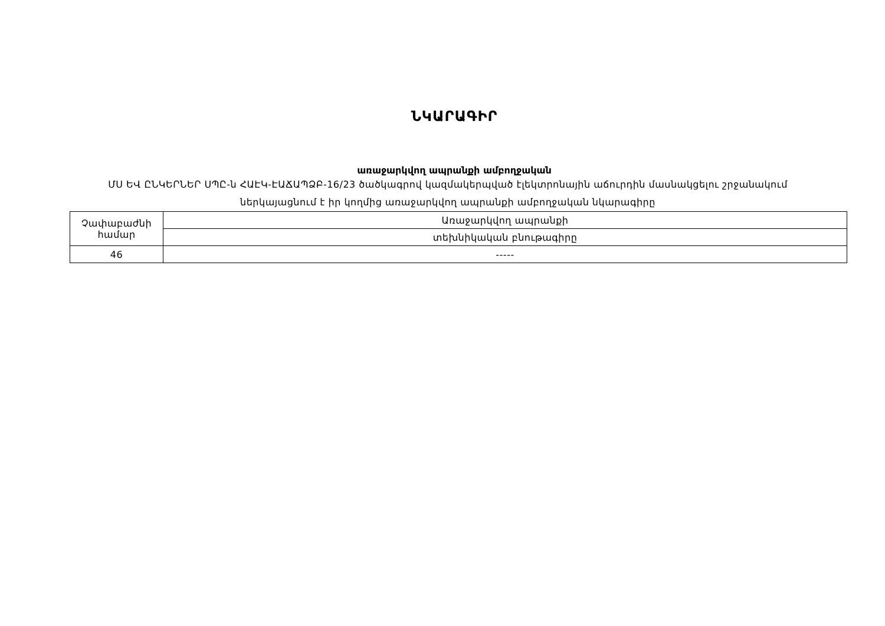ՆԿԱՐԱԳԻՐ
առաջարկվող ապրանքի ամբողջական
ՄՍ ԵՎ ԸՆԿԵՐՆԵՐ ՍՊԸ-ն ՀԱԷԿ-ԷԱՃԱՊՁԲ-16/23 ծածկագրով կազմակերպված էլեկտրոնային աճուրդին մասնակցելու շրջանակում ներկայացնում է իր կողմից առաջարկվող ապրանքի ամբողջական նկարագիրը
| Չափաբաժնի համար | Առաջարկվող ապրանքի |
| | տեխնիկական բնութագիրը |
| 46 | ----- |